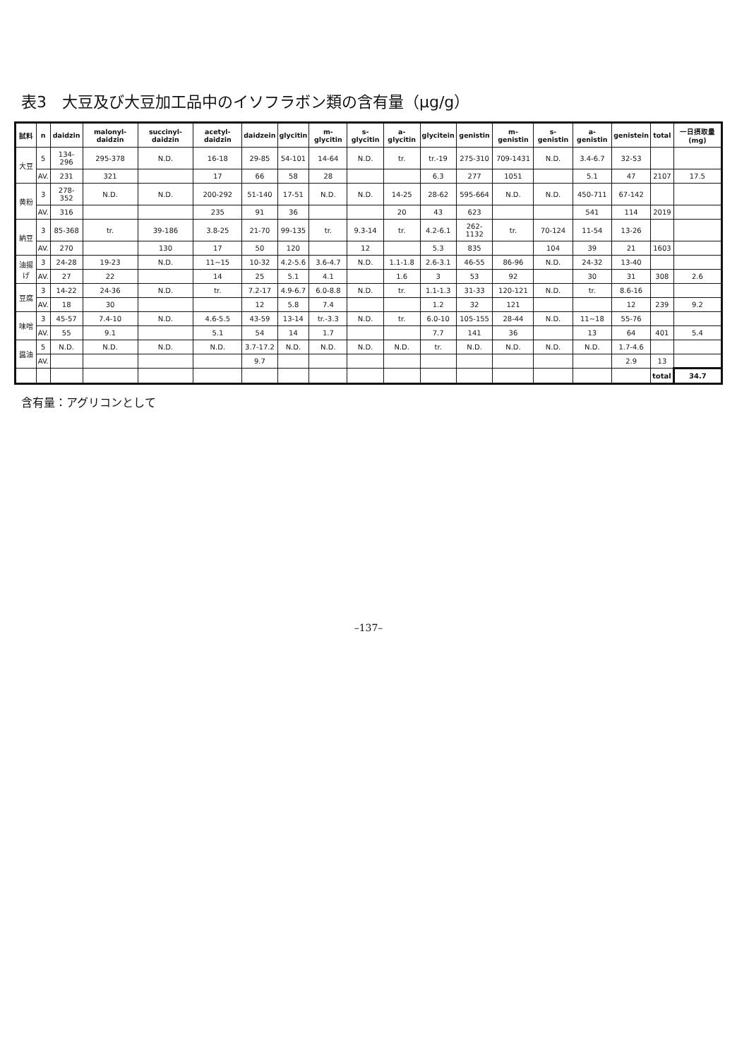表3　大豆及び大豆加工品中のイソフラボン類の含有量（μg/g）
| 試料 | n | daidzin | malonyl-daidzin | succinyl-daidzin | acetyl-daidzin | daidzein | glycitin | m-glycitin | s-glycitin | a-glycitin | glycitein | genistin | m-genistin | s-genistin | a-genistin | genistein | total | 一日摂取量 (mg) |
| --- | --- | --- | --- | --- | --- | --- | --- | --- | --- | --- | --- | --- | --- | --- | --- | --- | --- | --- |
| 大豆 | 5 | 134-296 | 295-378 | N.D. | 16-18 | 29-85 | 54-101 | 14-64 | N.D. | tr. | tr.-19 | 275-310 | 709-1431 | N.D. | 3.4-6.7 | 32-53 | | |
| | AV. | 231 | 321 | | 17 | 66 | 58 | 28 | | | 6.3 | 277 | 1051 | | 5.1 | 47 | 2107 | 17.5 |
| 黄粉 | 3 | 278-352 | N.D. | N.D. | 200-292 | 51-140 | 17-51 | N.D. | N.D. | 14-25 | 28-62 | 595-664 | N.D. | N.D. | 450-711 | 67-142 | | |
| | AV. | 316 | | | 235 | 91 | 36 | | | 20 | 43 | 623 | | | 541 | 114 | 2019 | |
| 納豆 | 3 | 85-368 | tr. | 39-186 | 3.8-25 | 21-70 | 99-135 | tr. | 9.3-14 | tr. | 4.2-6.1 | 262-1132 | tr. | 70-124 | 11-54 | 13-26 | | |
| | AV. | 270 | | 130 | 17 | 50 | 120 | | 12 | | 5.3 | 835 | | 104 | 39 | 21 | 1603 | |
| 油揚げ | 3 | 24-28 | 19-23 | N.D. | 11~15 | 10-32 | 4.2-5.6 | 3.6-4.7 | N.D. | 1.1-1.8 | 2.6-3.1 | 46-55 | 86-96 | N.D. | 24-32 | 13-40 | | |
| | AV. | 27 | 22 | | 14 | 25 | 5.1 | 4.1 | | 1.6 | 3 | 53 | 92 | | 30 | 31 | 308 | 2.6 |
| 豆腐 | 3 | 14-22 | 24-36 | N.D. | tr. | 7.2-17 | 4.9-6.7 | 6.0-8.8 | N.D. | tr. | 1.1-1.3 | 31-33 | 120-121 | N.D. | tr. | 8.6-16 | | |
| | AV. | 18 | 30 | | | 12 | 5.8 | 7.4 | | | 1.2 | 32 | 121 | | | 12 | 239 | 9.2 |
| 味噌 | 3 | 45-57 | 7.4-10 | N.D. | 4.6-5.5 | 43-59 | 13-14 | tr.-3.3 | N.D. | tr. | 6.0-10 | 105-155 | 28-44 | N.D. | 11~18 | 55-76 | | |
| | AV. | 55 | 9.1 | | 5.1 | 54 | 14 | 1.7 | | | 7.7 | 141 | 36 | | 13 | 64 | 401 | 5.4 |
| 醤油 | 5 | N.D. | N.D. | N.D. | N.D. | 3.7-17.2 | N.D. | N.D. | N.D. | N.D. | tr. | N.D. | N.D. | N.D. | N.D. | 1.7-4.6 | | |
| | AV. | | | | | 9.7 | | | | | | | | | | 2.9 | 13 | |
| | | | | | | | | | | | | | | | | | total | 34.7 |
含有量：アグリコンとして
–137–